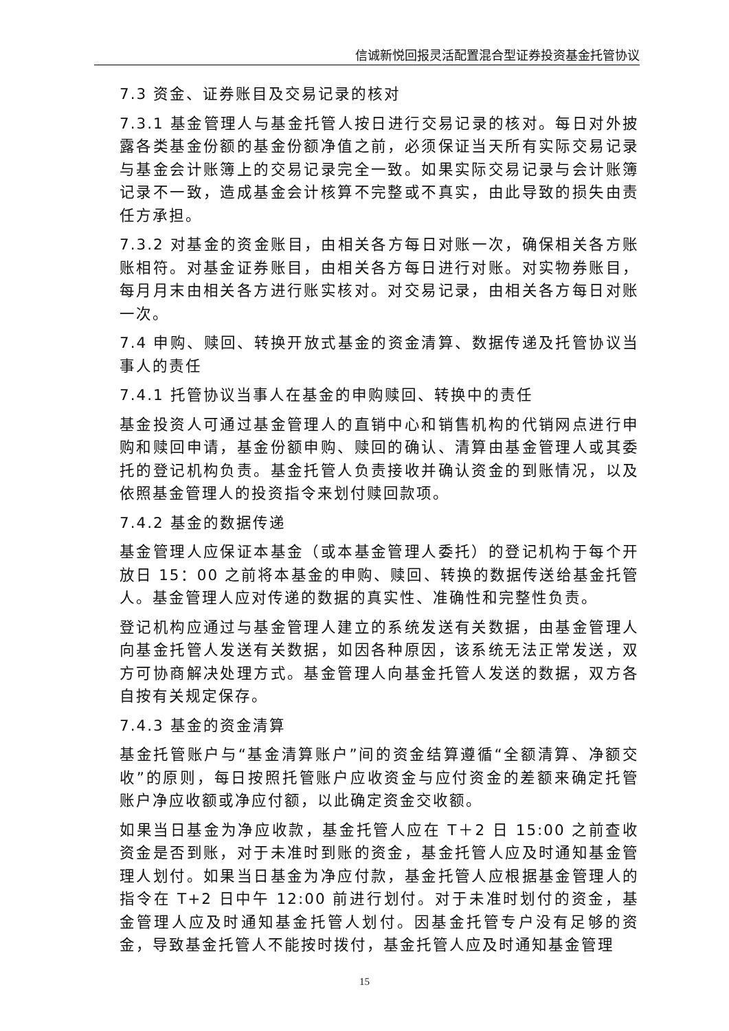信诚新悦回报灵活配置混合型证券投资基金托管协议
7.3 资金、证券账目及交易记录的核对
7.3.1 基金管理人与基金托管人按日进行交易记录的核对。每日对外披露各类基金份额的基金份额净值之前，必须保证当天所有实际交易记录与基金会计账簿上的交易记录完全一致。如果实际交易记录与会计账簿记录不一致，造成基金会计核算不完整或不真实，由此导致的损失由责任方承担。
7.3.2 对基金的资金账目，由相关各方每日对账一次，确保相关各方账账相符。对基金证券账目，由相关各方每日进行对账。对实物券账目，每月月末由相关各方进行账实核对。对交易记录，由相关各方每日对账一次。
7.4 申购、赎回、转换开放式基金的资金清算、数据传递及托管协议当事人的责任
7.4.1 托管协议当事人在基金的申购赎回、转换中的责任
基金投资人可通过基金管理人的直销中心和销售机构的代销网点进行申购和赎回申请，基金份额申购、赎回的确认、清算由基金管理人或其委托的登记机构负责。基金托管人负责接收并确认资金的到账情况，以及依照基金管理人的投资指令来划付赎回款项。
7.4.2 基金的数据传递
基金管理人应保证本基金（或本基金管理人委托）的登记机构于每个开放日 15：00 之前将本基金的申购、赎回、转换的数据传送给基金托管人。基金管理人应对传递的数据的真实性、准确性和完整性负责。
登记机构应通过与基金管理人建立的系统发送有关数据，由基金管理人向基金托管人发送有关数据，如因各种原因，该系统无法正常发送，双方可协商解决处理方式。基金管理人向基金托管人发送的数据，双方各自按有关规定保存。
7.4.3 基金的资金清算
基金托管账户与“基金清算账户”间的资金结算遵循“全额清算、净额交收”的原则，每日按照托管账户应收资金与应付资金的差额来确定托管账户净应收额或净应付额，以此确定资金交收额。
如果当日基金为净应收款，基金托管人应在 T＋2 日 15:00 之前查收资金是否到账，对于未准时到账的资金，基金托管人应及时通知基金管理人划付。如果当日基金为净应付款，基金托管人应根据基金管理人的指令在 T+2 日中午 12:00 前进行划付。对于未准时划付的资金，基金管理人应及时通知基金托管人划付。因基金托管专户没有足够的资金，导致基金托管人不能按时拨付，基金托管人应及时通知基金管理
15